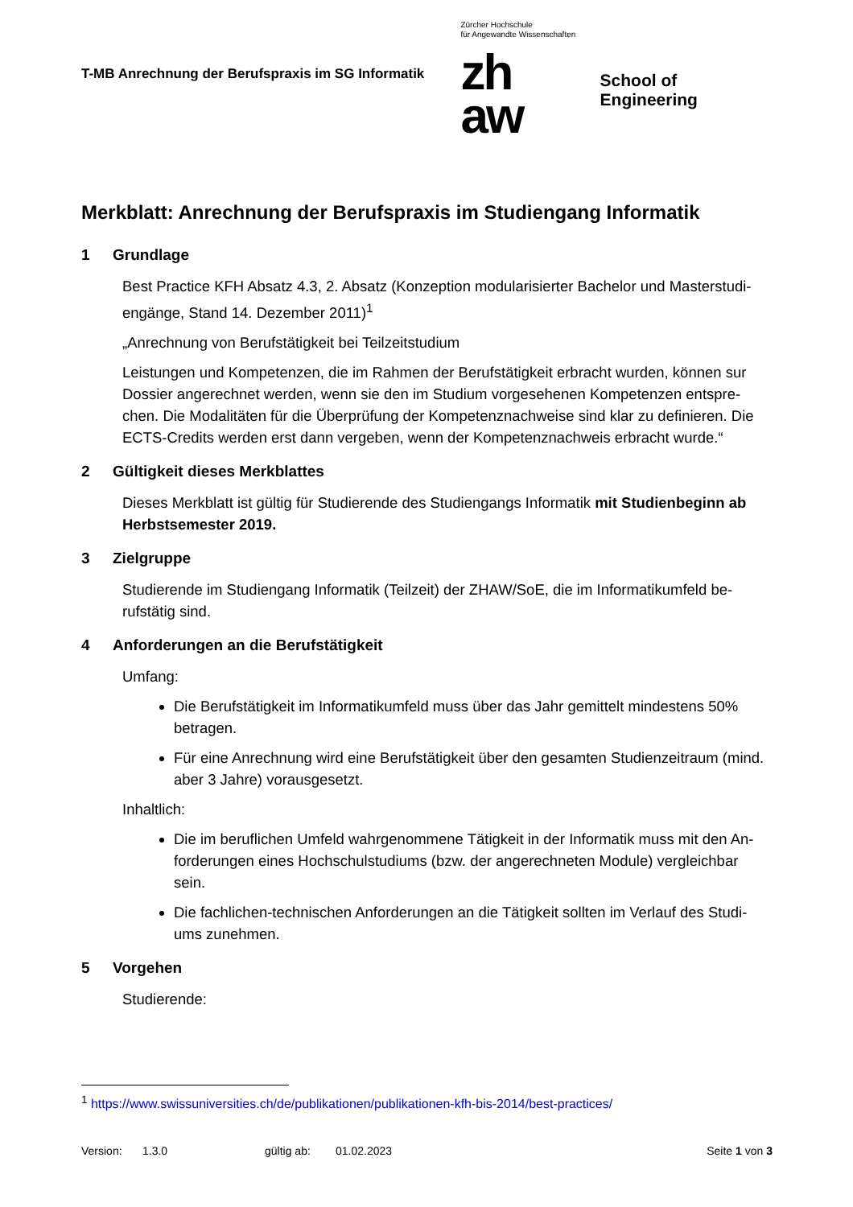T-MB Anrechnung der Berufspraxis im SG Informatik
Zürcher Hochschule
für Angewandte Wissenschaften
zh
aw
School of Engineering
Merkblatt: Anrechnung der Berufspraxis im Studiengang Informatik
1 Grundlage
Best Practice KFH Absatz 4.3, 2. Absatz (Konzeption modularisierter Bachelor und Masterstudi-engänge, Stand 14. Dezember 2011)<sup>1</sup>
„Anrechnung von Berufstätigkeit bei Teilzeitstudium
Leistungen und Kompetenzen, die im Rahmen der Berufstätigkeit erbracht wurden, können sur Dossier angerechnet werden, wenn sie den im Studium vorgesehenen Kompetenzen entspre-chen. Die Modalitäten für die Überprüfung der Kompetenznachweise sind klar zu definieren. Die ECTS-Credits werden erst dann vergeben, wenn der Kompetenznachweis erbracht wurde.“
2 Gültigkeit dieses Merkblattes
Dieses Merkblatt ist gültig für Studierende des Studiengangs Informatik mit Studienbeginn ab Herbstsemester 2019.
3 Zielgruppe
Studierende im Studiengang Informatik (Teilzeit) der ZHAW/SoE, die im Informatikumfeld be-rufstätig sind.
4 Anforderungen an die Berufstätigkeit
Umfang:
Die Berufstätigkeit im Informatikumfeld muss über das Jahr gemittelt mindestens 50% betragen.
Für eine Anrechnung wird eine Berufstätigkeit über den gesamten Studienzeitraum (mind. aber 3 Jahre) vorausgesetzt.
Inhaltlich:
Die im beruflichen Umfeld wahrgenommene Tätigkeit in der Informatik muss mit den An-forderungen eines Hochschulstudiums (bzw. der angerechneten Module) vergleichbar sein.
Die fachlichen-technischen Anforderungen an die Tätigkeit sollten im Verlauf des Studi-ums zunehmen.
5 Vorgehen
Studierende:
<sup>1</sup> https://www.swissuniversities.ch/de/publikationen/publikationen-kfh-bis-2014/best-practices/
Version: 1.3.0 gültig ab: 01.02.2023 Seite 1 von 3